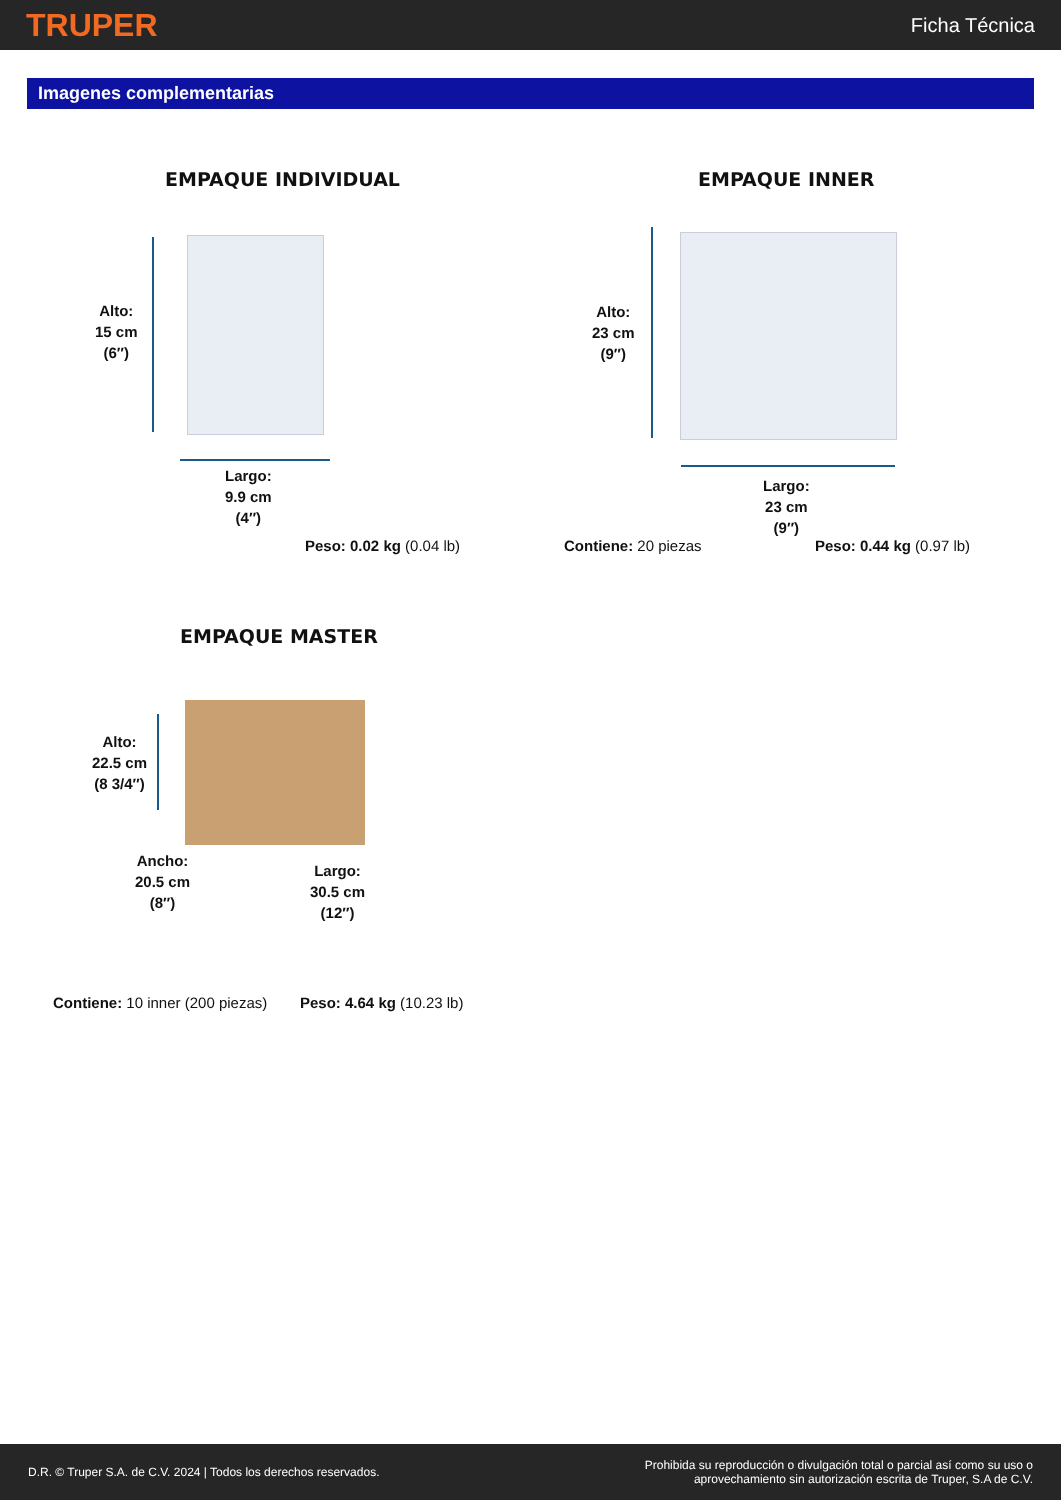TRUPER
Ficha Técnica
Imagenes complementarias
EMPAQUE INDIVIDUAL
Alto:
15 cm
(6″)
Largo:
9.9 cm
(4″)
Peso: 0.02 kg (0.04 lb)
EMPAQUE INNER
Alto:
23 cm
(9″)
Largo:
23 cm
(9″)
Contiene: 20 piezas Peso: 0.44 kg (0.97 lb)
EMPAQUE MASTER
Alto:
22.5 cm
(8 3/4″)
Ancho:
20.5 cm
(8″)
Largo:
30.5 cm
(12″)
Contiene: 10 inner (200 piezas)
Peso: 4.64 kg (10.23 lb)
D.R. © Truper S.A. de C.V. 2024 | Todos los derechos reservados.
Prohibida su reproducción o divulgación total o parcial así como su uso o
aprovechamiento sin autorización escrita de Truper, S.A de C.V.